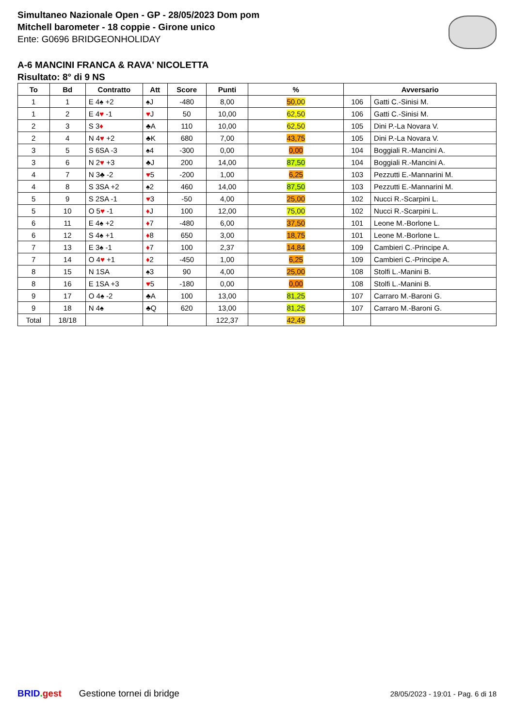Simultaneo Nazionale Open - GP - 28/05/2023 Dom pom
Mitchell barometer - 18 coppie - Girone unico
Ente: G0696 BRIDGEONHOLIDAY
A-6 MANCINI FRANCA & RAVA' NICOLETTA
Risultato: 8° di 9 NS
| To | Bd | Contratto | Att | Score | Punti | % | Avversario | |
| --- | --- | --- | --- | --- | --- | --- | --- | --- |
| 1 | 1 | E 4♠ +2 | ♠J | -480 | 8,00 | 50,00 | 106 | Gatti C.-Sinisi M. |
| 1 | 2 | E 4 ♥ -1 | ♥ J | 50 | 10,00 | 62,50 | 106 | Gatti C.-Sinisi M. |
| 2 | 3 | S 3 ♦ | ♣A | 110 | 10,00 | 62,50 | 105 | Dini P.-La Novara V. |
| 2 | 4 | N 4 ♥ +2 | ♣K | 680 | 7,00 | 43,75 | 105 | Dini P.-La Novara V. |
| 3 | 5 | S 6SA -3 | ♠4 | -300 | 0,00 | 0,00 | 104 | Boggiali R.-Mancini A. |
| 3 | 6 | N 2 ♥ +3 | ♣J | 200 | 14,00 | 87,50 | 104 | Boggiali R.-Mancini A. |
| 4 | 7 | N 3♣ -2 | ♥ 5 | -200 | 1,00 | 6,25 | 103 | Pezzutti E.-Mannarini M. |
| 4 | 8 | S 3SA +2 | ♠2 | 460 | 14,00 | 87,50 | 103 | Pezzutti E.-Mannarini M. |
| 5 | 9 | S 2SA -1 | ♥ 3 | -50 | 4,00 | 25,00 | 102 | Nucci R.-Scarpini L. |
| 5 | 10 | O 5 ♥ -1 | ♦ J | 100 | 12,00 | 75,00 | 102 | Nucci R.-Scarpini L. |
| 6 | 11 | E 4♠ +2 | ♦ 7 | -480 | 6,00 | 37,50 | 101 | Leone M.-Borlone L. |
| 6 | 12 | S 4♠ +1 | ♦ 8 | 650 | 3,00 | 18,75 | 101 | Leone M.-Borlone L. |
| 7 | 13 | E 3♠ -1 | ♦ 7 | 100 | 2,37 | 14,84 | 109 | Cambieri C.-Principe A. |
| 7 | 14 | O 4 ♥ +1 | ♦ 2 | -450 | 1,00 | 6,25 | 109 | Cambieri C.-Principe A. |
| 8 | 15 | N 1SA | ♠3 | 90 | 4,00 | 25,00 | 108 | Stolfi L.-Manini B. |
| 8 | 16 | E 1SA +3 | ♥ 5 | -180 | 0,00 | 0,00 | 108 | Stolfi L.-Manini B. |
| 9 | 17 | O 4♠ -2 | ♣A | 100 | 13,00 | 81,25 | 107 | Carraro M.-Baroni G. |
| 9 | 18 | N 4♠ | ♣Q | 620 | 13,00 | 81,25 | 107 | Carraro M.-Baroni G. |
| Total | 18/18 | | | | 122,37 | 42,49 | | |
BRID. gest Gestione tornei di bridge 28/05/2023 - 19:01 - Pag. 6 di 18